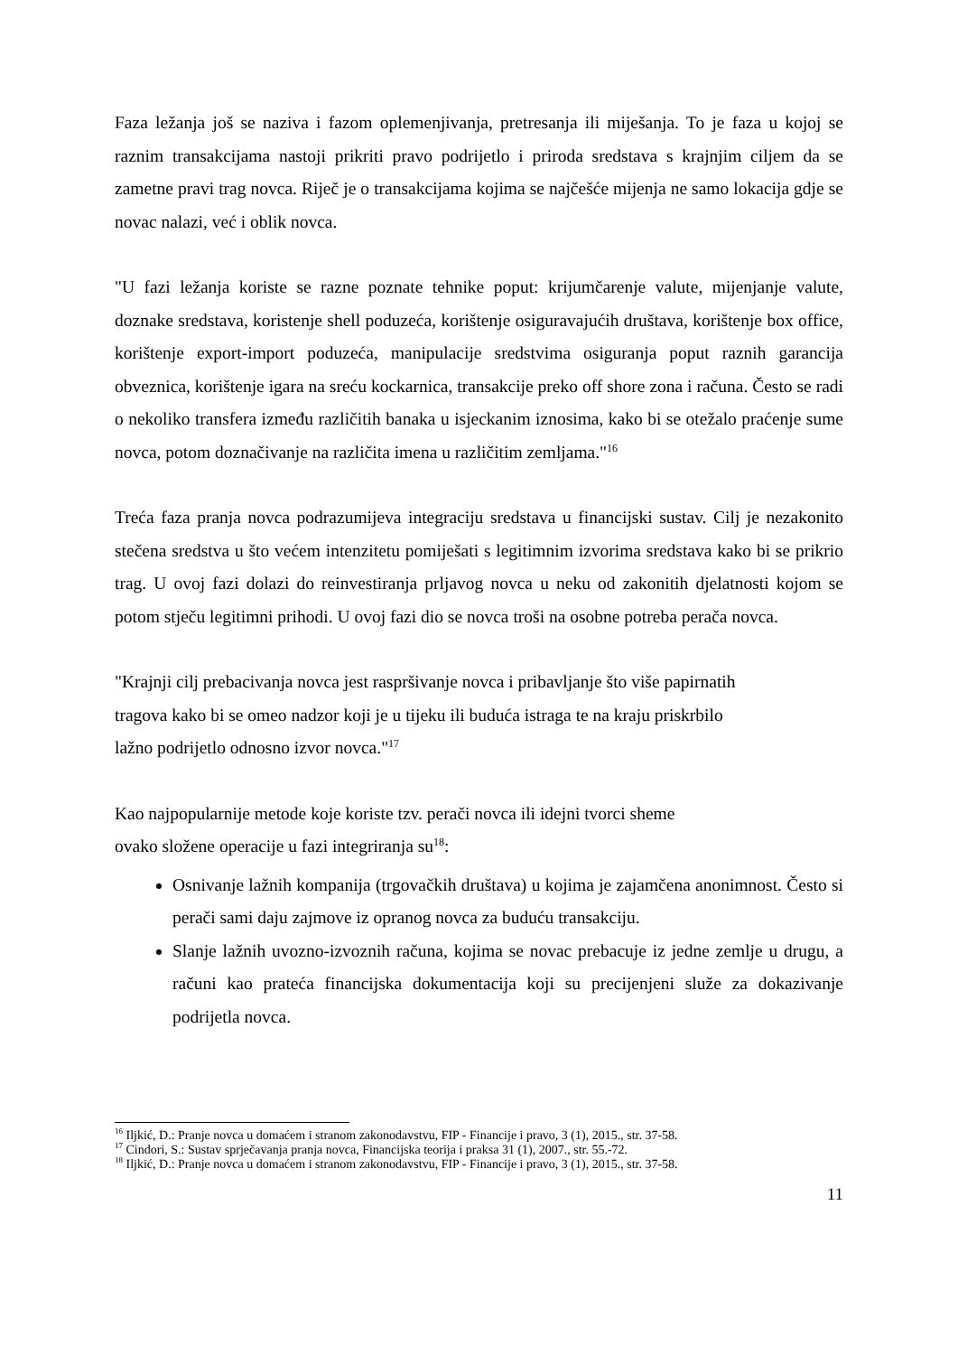Faza ležanja još se naziva i fazom oplemenjivanja, pretresanja ili miješanja. To je faza u kojoj se raznim transakcijama nastoji prikriti pravo podrijetlo i priroda sredstava s krajnjim ciljem da se zametne pravi trag novca. Riječ je o transakcijama kojima se najčešće mijenja ne samo lokacija gdje se novac nalazi, već i oblik novca.
"U fazi ležanja koriste se razne poznate tehnike poput: krijumčarenje valute, mijenjanje valute, doznake sredstava, koristenje shell poduzeća, korištenje osiguravajućih društava, korištenje box office, korištenje export-import poduzeća, manipulacije sredstvima osiguranja poput raznih garancija obveznica, korištenje igara na sreću kockarnica, transakcije preko off shore zona i računa. Često se radi o nekoliko transfera između različitih banaka u isjeckanim iznosima, kako bi se otežalo praćenje sume novca, potom doznačivanje na različita imena u različitim zemljama."<sup>16</sup>
Treća faza pranja novca podrazumijeva integraciju sredstava u financijski sustav. Cilj je nezakonito stečena sredstva u što većem intenzitetu pomiješati s legitimnim izvorima sredstava kako bi se prikrio trag. U ovoj fazi dolazi do reinvestiranja prljavog novca u neku od zakonitih djelatnosti kojom se potom stječu legitimni prihodi. U ovoj fazi dio se novca troši na osobne potreba perača novca.
"Krajnji cilj prebacivanja novca jest raspršivanje novca i pribavljanje što više papirnatih
tragova kako bi se omeo nadzor koji je u tijeku ili buduća istraga te na kraju priskrbilo
lažno podrijetlo odnosno izvor novca."<sup>17</sup>
Kao najpopularnije metode koje koriste tzv. perači novca ili idejni tvorci sheme
ovako složene operacije u fazi integriranja su<sup>18</sup>:
Osnivanje lažnih kompanija (trgovačkih društava) u kojima je zajamčena anonimnost. Često si perači sami daju zajmove iz opranog novca za buduću transakciju.
Slanje lažnih uvozno-izvoznih računa, kojima se novac prebacuje iz jedne zemlje u drugu, a računi kao prateća financijska dokumentacija koji su precijenjeni služe za dokazivanje podrijetla novca.
<sup>16</sup> Iljkić, D.: Pranje novca u domaćem i stranom zakonodavstvu, FIP - Financije i pravo, 3 (1), 2015., str. 37-58.
<sup>17</sup> Cindori, S.: Sustav sprječavanja pranja novca, Financijska teorija i praksa 31 (1), 2007., str. 55.-72.
<sup>18</sup> Iljkić, D.: Pranje novca u domaćem i stranom zakonodavstvu, FIP - Financije i pravo, 3 (1), 2015., str. 37-58.
11